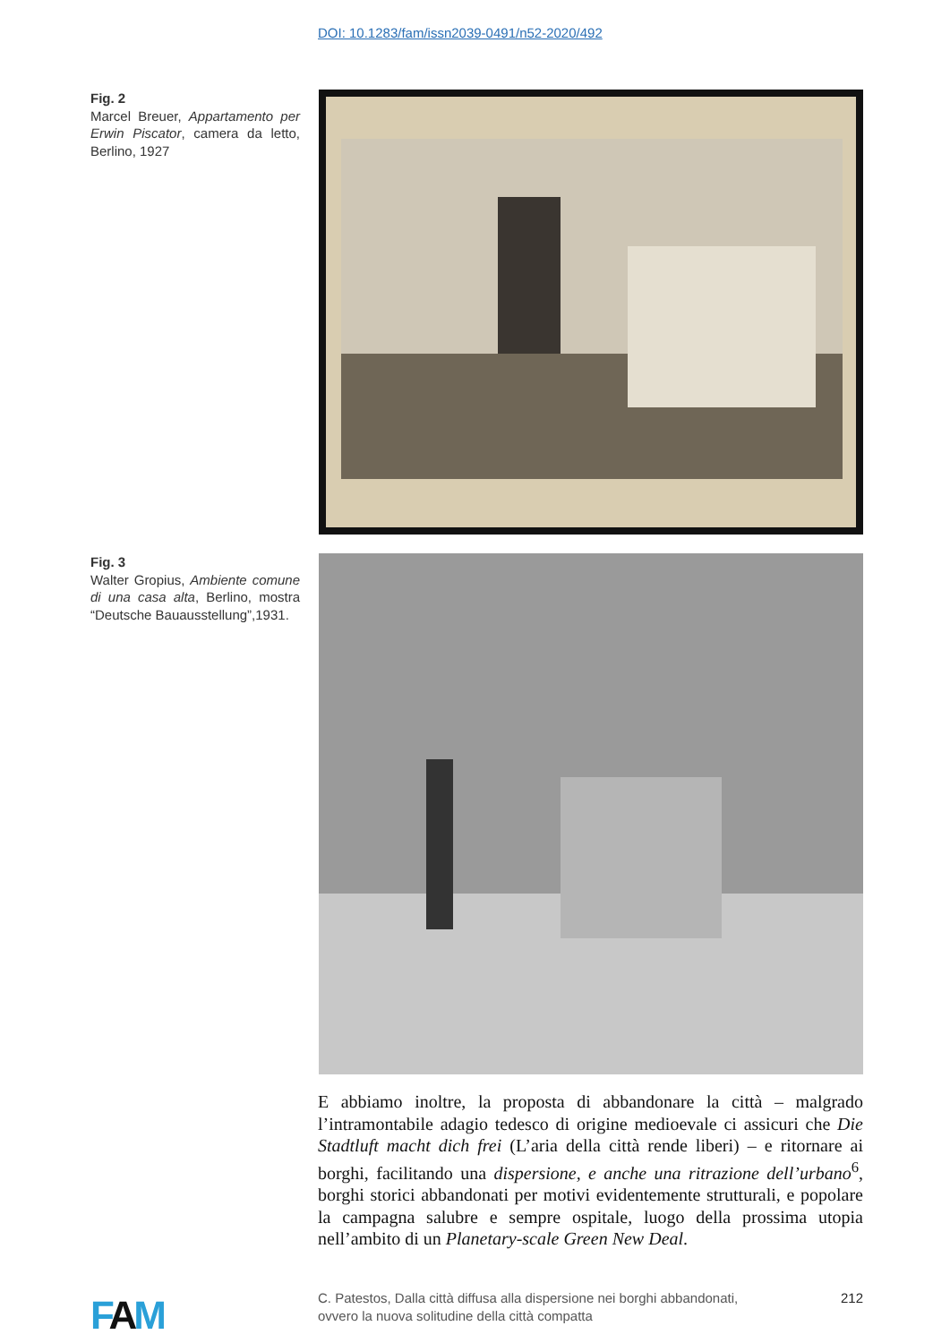DOI: 10.1283/fam/issn2039-0491/n52-2020/492
Fig. 2
Marcel Breuer, Appartamento per Erwin Piscator, camera da letto, Berlino, 1927
Fig. 3
Walter Gropius, Ambiente comune di una casa alta, Berlino, mostra “Deutsche Bauausstellung”,1931.
E abbiamo inoltre, la proposta di abbandonare la città – malgrado l’intramontabile adagio tedesco di origine medioevale ci assicuri che Die Stadtluft macht dich frei (L’aria della città rende liberi) – e ritornare ai borghi, facilitando una dispersione, e anche una ritrazione dell’urbano<sup>6</sup>, borghi storici abbandonati per motivi evidentemente strutturali, e popolare la campagna salubre e sempre ospitale, luogo della prossima utopia nell’ambito di un Planetary-scale Green New Deal.
FAM
C. Patestos, Dalla città diffusa alla dispersione nei borghi abbandonati,
ovvero la nuova solitudine della città compatta
212